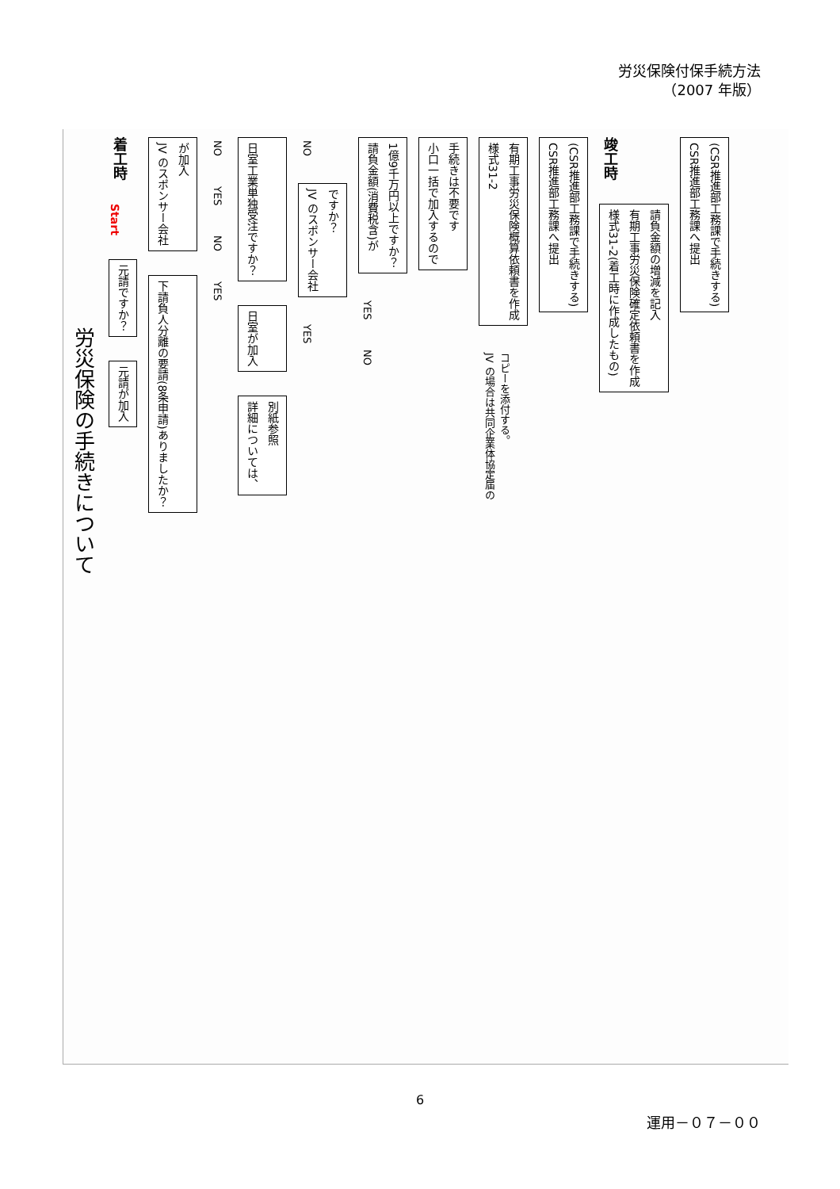労災保険付保手続方法
（2007 年版）
労災保険の手続きについて
着工時 Start 元請ですか？ 元請が加入
JV のスポンサー会社
が加入 下請負人分離の要請(8条申請)ありましたか？
NO YES NO YES
日室工業単独受注ですか？ 日室が加入 詳細については、
別紙参照
NO JV のスポンサー会社
ですか？ YES
請負金額(消費税含)が
1億9千万円以上ですか？ YES NO
小口一括で加入するので
手続きは不要です
様式31-2
有期工事労災保険概算依頼書を作成 JV の場合は共同企業体協定届の
コピーを添付する。
CSR推進部工務課へ提出
(CSR推進部工務課で手続きする)
竣工時 様式31-2(着工時に作成したもの)
有期工事労災保険確定依頼書を作成
請負金額の増減を記入
CSR推進部工務課へ提出
(CSR推進部工務課で手続きする)
6
運用－０７－００